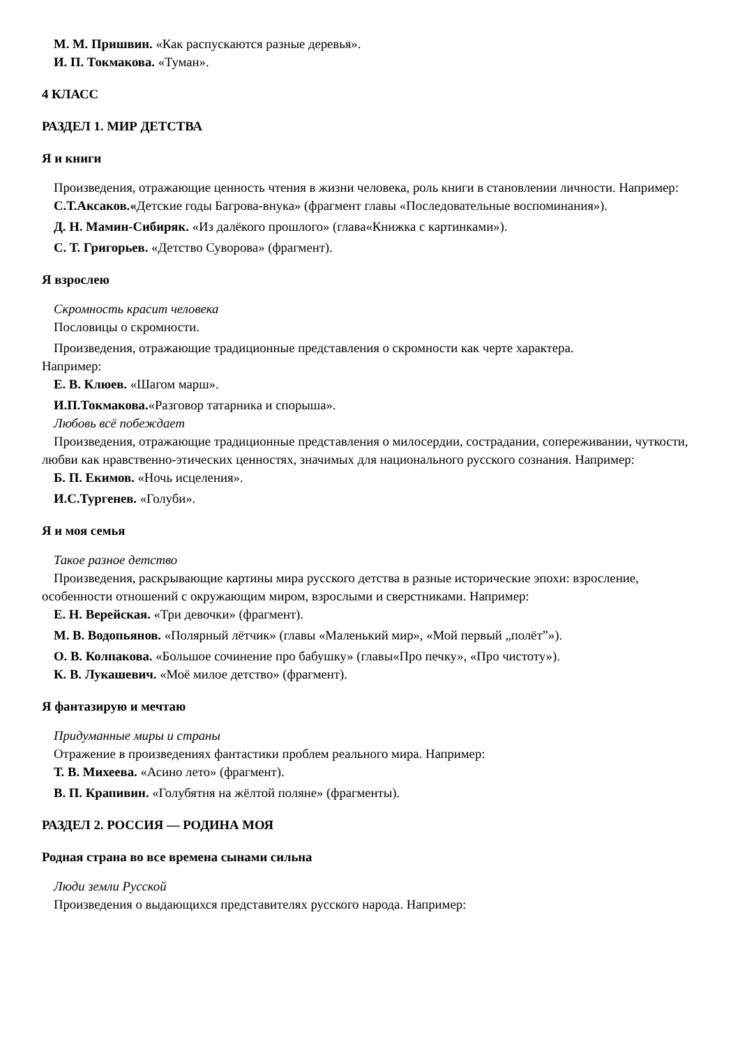М. М. Пришвин. «Как распускаются разные деревья».
И. П. Токмакова. «Туман».
4 КЛАСС
РАЗДЕЛ 1. МИР ДЕТСТВА
Я и книги
Произведения, отражающие ценность чтения в жизни человека, роль книги в становлении личности. Например:
С.Т.Аксаков.«Детские годы Багрова-внука» (фрагмент главы «Последовательные воспоминания»).
Д. Н. Мамин-Сибиряк. «Из далёкого прошлого» (глава«Книжка с картинками»).
С. Т. Григорьев. «Детство Суворова» (фрагмент).
Я взрослею
Скромность красит человека
Пословицы о скромности.
Произведения, отражающие традиционные представления о скромности как черте характера.
Например:
Е. В. Клюев. «Шагом марш».
И.П.Токмакова.«Разговор татарника и спорыша».
Любовь всё побеждает
Произведения, отражающие традиционные представления о милосердии, сострадании, сопереживании, чуткости, любви как нравственно-этических ценностях, значимых для национального русского сознания. Например:
Б. П. Екимов. «Ночь исцеления».
И.С.Тургенев. «Голуби».
Я и моя семья
Такое разное детство
Произведения, раскрывающие картины мира русского детства в разные исторические эпохи: взросление, особенности отношений с окружающим миром, взрослыми и сверстниками. Например:
Е. Н. Верейская. «Три девочки» (фрагмент).
М. В. Водопьянов. «Полярный лётчик» (главы «Маленький мир», «Мой первый „полёт”»).
О. В. Колпакова. «Большое сочинение про бабушку» (главы«Про печку», «Про чистоту»).
К. В. Лукашевич. «Моё милое детство» (фрагмент).
Я фантазирую и мечтаю
Придуманные миры и страны
Отражение в произведениях фантастики проблем реального мира. Например:
Т. В. Михеева. «Асино лето» (фрагмент).
В. П. Крапивин. «Голубятня на жёлтой поляне» (фрагменты).
РАЗДЕЛ 2. РОССИЯ — РОДИНА МОЯ
Родная страна во все времена сынами сильна
Люди земли Русской
Произведения о выдающихся представителях русского народа. Например: